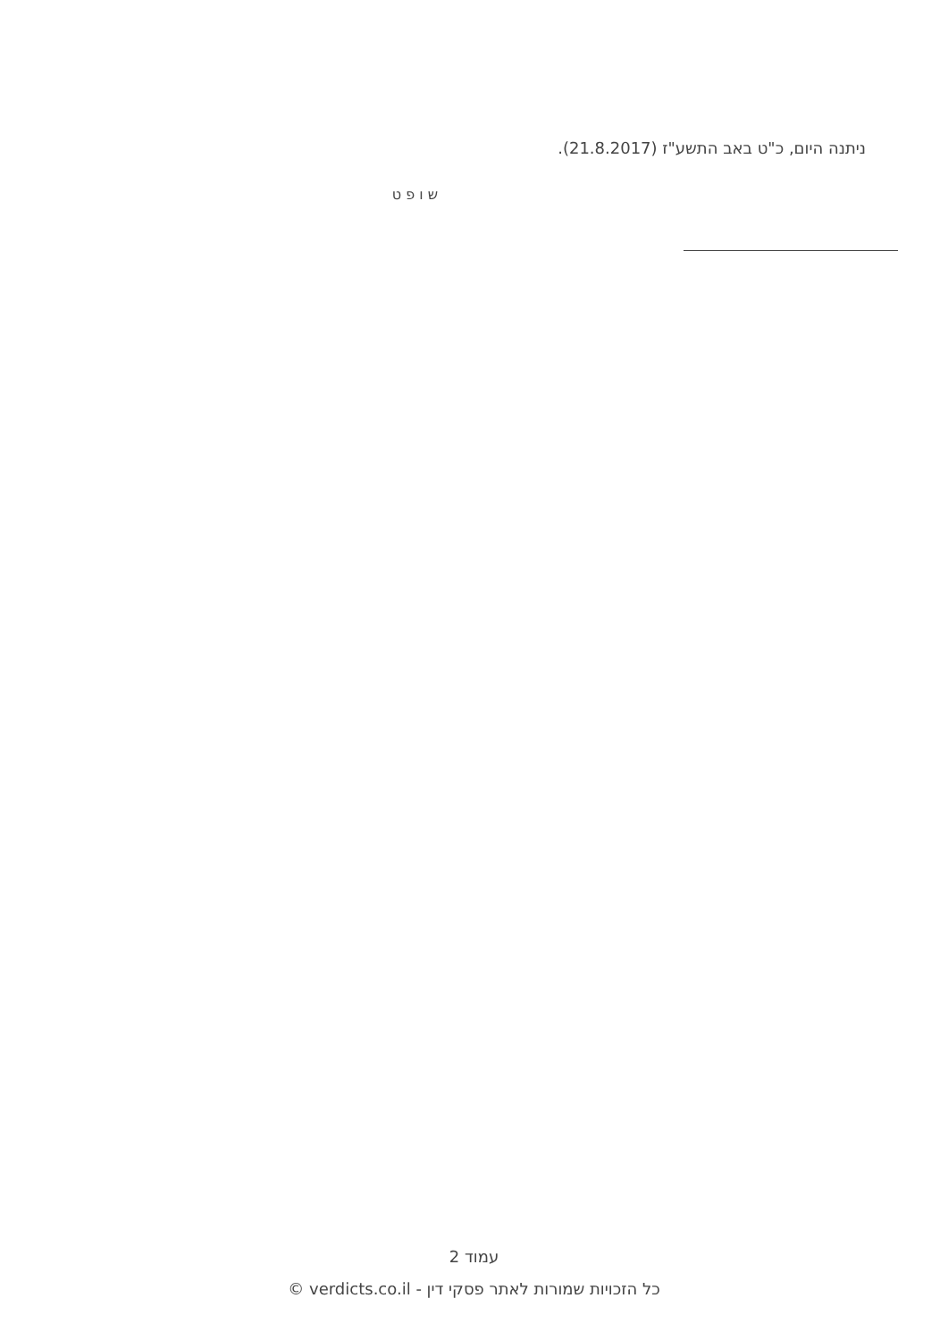ניתנה היום, כ"ט באב התשע"ז (21.8.2017).
ש ו פ ט
עמוד 2
כל הזכויות שמורות לאתר פסקי דין - verdicts.co.il ©